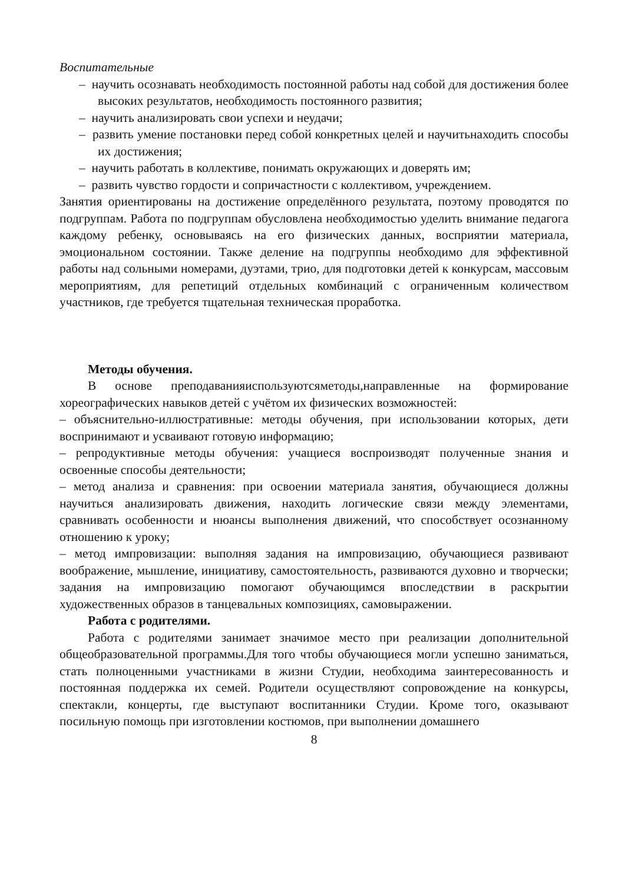Воспитательные
– научить осознавать необходимость постоянной работы над собой для достижения более высоких результатов, необходимость постоянного развития;
– научить анализировать свои успехи и неудачи;
– развить умение постановки перед собой конкретных целей и научитьнаходить способы их достижения;
– научить работать в коллективе, понимать окружающих и доверять им;
– развить чувство гордости и сопричастности с коллективом, учреждением.
Занятия ориентированы на достижение определённого результата, поэтому проводятся по подгруппам. Работа по подгруппам обусловлена необходимостью уделить внимание педагога каждому ребенку, основываясь на его физических данных, восприятии материала, эмоциональном состоянии. Также деление на подгруппы необходимо для эффективной работы над сольными номерами, дуэтами, трио, для подготовки детей к конкурсам, массовым мероприятиям, для репетиций отдельных комбинаций с ограниченным количеством участников, где требуется тщательная техническая проработка.
Методы обучения.
В основе преподаванияиспользуютсяметоды,направленные на формирование хореографических навыков детей с учётом их физических возможностей:
– объяснительно-иллюстративные: методы обучения, при использовании которых, дети воспринимают и усваивают готовую информацию;
– репродуктивные методы обучения: учащиеся воспроизводят полученные знания и освоенные способы деятельности;
– метод анализа и сравнения: при освоении материала занятия, обучающиеся должны научиться анализировать движения, находить логические связи между элементами, сравнивать особенности и нюансы выполнения движений, что способствует осознанному отношению к уроку;
– метод импровизации: выполняя задания на импровизацию, обучающиеся развивают воображение, мышление, инициативу, самостоятельность, развиваются духовно и творчески; задания на импровизацию помогают обучающимся впоследствии в раскрытии художественных образов в танцевальных композициях, самовыражении.
Работа с родителями.
Работа с родителями занимает значимое место при реализации дополнительной общеобразовательной программы.Для того чтобы обучающиеся могли успешно заниматься, стать полноценными участниками в жизни Студии, необходима заинтересованность и постоянная поддержка их семей. Родители осуществляют сопровождение на конкурсы, спектакли, концерты, где выступают воспитанники Студии. Кроме того, оказывают посильную помощь при изготовлении костюмов, при выполнении домашнего
8